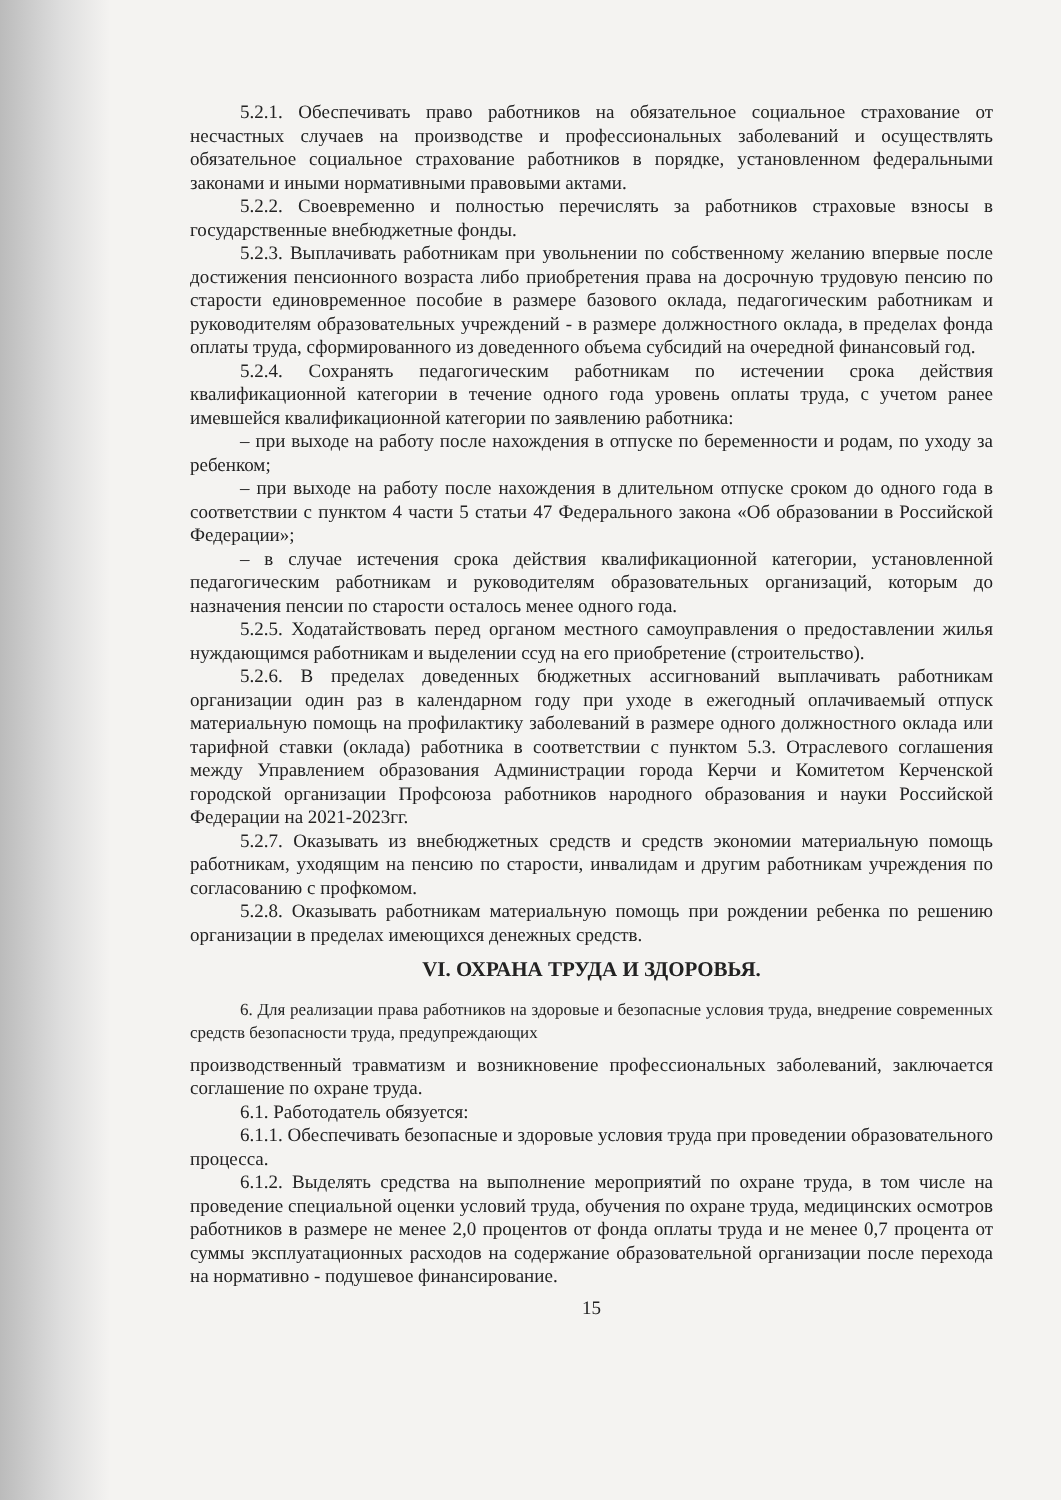5.2.1. Обеспечивать право работников на обязательное социальное страхование от несчастных случаев на производстве и профессиональных заболеваний и осуществлять обязательное социальное страхование работников в порядке, установленном федеральными законами и иными нормативными правовыми актами.
5.2.2. Своевременно и полностью перечислять за работников страховые взносы в государственные внебюджетные фонды.
5.2.3. Выплачивать работникам при увольнении по собственному желанию впервые после достижения пенсионного возраста либо приобретения права на досрочную трудовую пенсию по старости единовременное пособие в размере базового оклада, педагогическим работникам и руководителям образовательных учреждений - в размере должностного оклада, в пределах фонда оплаты труда, сформированного из доведенного объема субсидий на очередной финансовый год.
5.2.4. Сохранять педагогическим работникам по истечении срока действия квалификационной категории в течение одного года уровень оплаты труда, с учетом ранее имевшейся квалификационной категории по заявлению работника:
– при выходе на работу после нахождения в отпуске по беременности и родам, по уходу за ребенком;
– при выходе на работу после нахождения в длительном отпуске сроком до одного года в соответствии с пунктом 4 части 5 статьи 47 Федерального закона «Об образовании в Российской Федерации»;
– в случае истечения срока действия квалификационной категории, установленной педагогическим работникам и руководителям образовательных организаций, которым до назначения пенсии по старости осталось менее одного года.
5.2.5. Ходатайствовать перед органом местного самоуправления о предоставлении жилья нуждающимся работникам и выделении ссуд на его приобретение (строительство).
5.2.6. В пределах доведенных бюджетных ассигнований выплачивать работникам организации один раз в календарном году при уходе в ежегодный оплачиваемый отпуск материальную помощь на профилактику заболеваний в размере одного должностного оклада или тарифной ставки (оклада) работника в соответствии с пунктом 5.3. Отраслевого соглашения между Управлением образования Администрации города Керчи и Комитетом Керченской городской организации Профсоюза работников народного образования и науки Российской Федерации на 2021-2023гг.
5.2.7. Оказывать из внебюджетных средств и средств экономии материальную помощь работникам, уходящим на пенсию по старости, инвалидам и другим работникам учреждения по согласованию с профкомом.
5.2.8. Оказывать работникам материальную помощь при рождении ребенка по решению организации в пределах имеющихся денежных средств.
VI. ОХРАНА ТРУДА И ЗДОРОВЬЯ.
6. Для реализации права работников на здоровые и безопасные условия труда, внедрение современных средств безопасности труда, предупреждающих
производственный травматизм и возникновение профессиональных заболеваний, заключается соглашение по охране труда.
6.1. Работодатель обязуется:
6.1.1. Обеспечивать безопасные и здоровые условия труда при проведении образовательного процесса.
6.1.2. Выделять средства на выполнение мероприятий по охране труда, в том числе на проведение специальной оценки условий труда, обучения по охране труда, медицинских осмотров работников в размере не менее 2,0 процентов от фонда оплаты труда и не менее 0,7 процента от суммы эксплуатационных расходов на содержание образовательной организации после перехода на нормативно - подушевое финансирование.
15